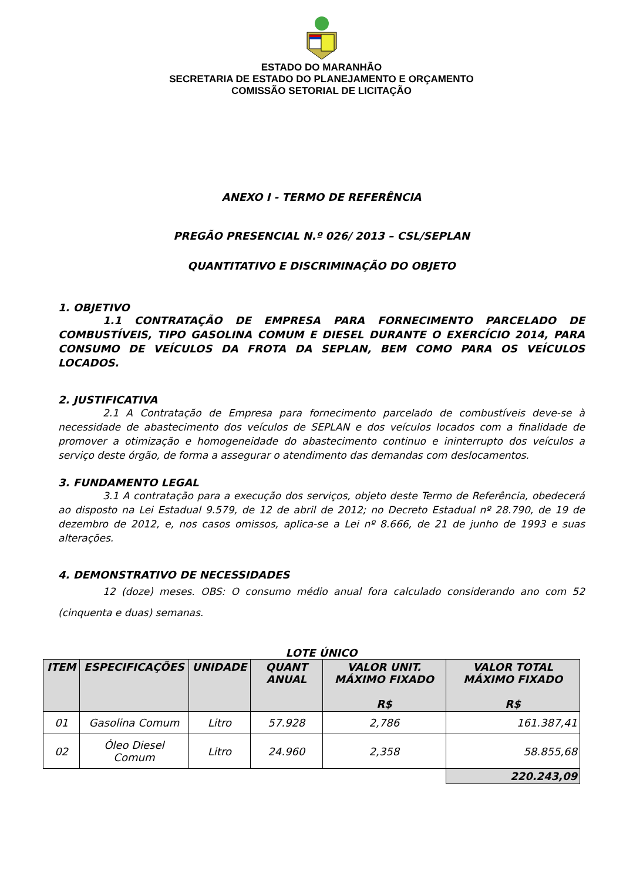ESTADO DO MARANHÃO
SECRETARIA DE ESTADO DO PLANEJAMENTO E ORÇAMENTO
COMISSÃO SETORIAL DE LICITAÇÃO
ANEXO I - TERMO DE REFERÊNCIA
PREGÃO PRESENCIAL N.º 026/ 2013 – CSL/SEPLAN
QUANTITATIVO E DISCRIMINAÇÃO DO OBJETO
1. OBJETIVO
1.1 CONTRATAÇÃO DE EMPRESA PARA FORNECIMENTO PARCELADO DE COMBUSTÍVEIS, TIPO GASOLINA COMUM E DIESEL DURANTE O EXERCÍCIO 2014, PARA CONSUMO DE VEÍCULOS DA FROTA DA SEPLAN, BEM COMO PARA OS VEÍCULOS LOCADOS.
2. JUSTIFICATIVA
2.1 A Contratação de Empresa para fornecimento parcelado de combustíveis deve-se à necessidade de abastecimento dos veículos de SEPLAN e dos veículos locados com a finalidade de promover a otimização e homogeneidade do abastecimento continuo e ininterrupto dos veículos a serviço deste órgão, de forma a assegurar o atendimento das demandas com deslocamentos.
3. FUNDAMENTO LEGAL
3.1 A contratação para a execução dos serviços, objeto deste Termo de Referência, obedecerá ao disposto na Lei Estadual 9.579, de 12 de abril de 2012; no Decreto Estadual nº 28.790, de 19 de dezembro de 2012, e, nos casos omissos, aplica-se a Lei nº 8.666, de 21 de junho de 1993 e suas alterações.
4. DEMONSTRATIVO DE NECESSIDADES
12 (doze) meses. OBS: O consumo médio anual fora calculado considerando ano com 52 (cinquenta e duas) semanas.
LOTE ÚNICO
| ITEM | ESPECIFICAÇÕES | UNIDADE | QUANT ANUAL | VALOR UNIT. MÁXIMO FIXADO R$ | VALOR TOTAL MÁXIMO FIXADO R$ |
| --- | --- | --- | --- | --- | --- |
| 01 | Gasolina Comum | Litro | 57.928 | 2,786 | 161.387,41 |
| 02 | Óleo Diesel Comum | Litro | 24.960 | 2,358 | 58.855,68 |
| | | | | | 220.243,09 |